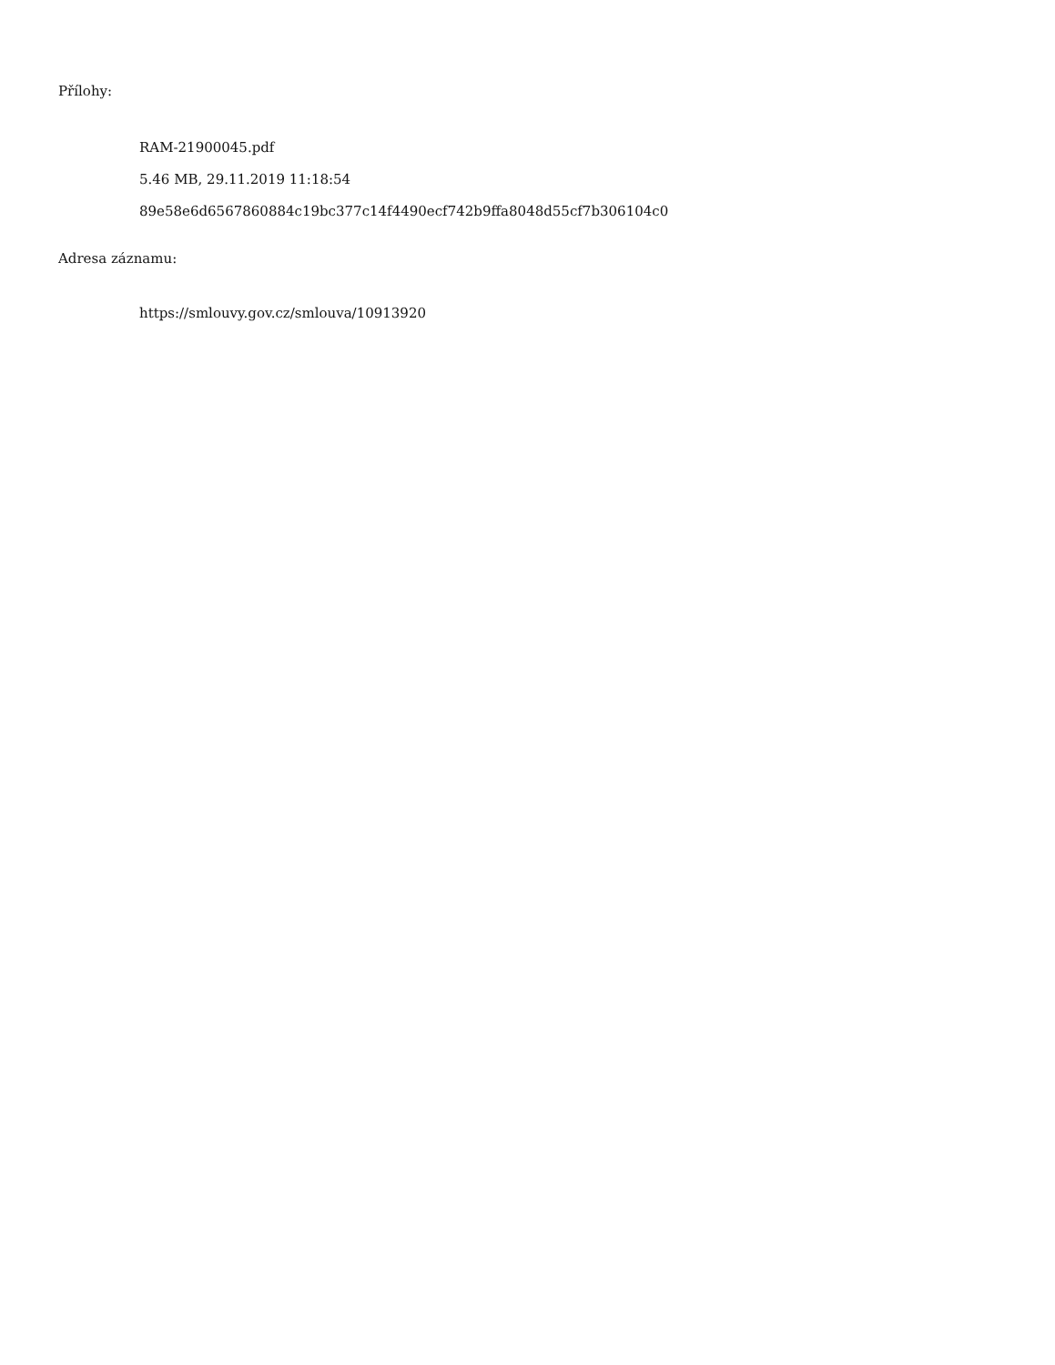Přílohy:
RAM-21900045.pdf
5.46 MB, 29.11.2019 11:18:54
89e58e6d6567860884c19bc377c14f4490ecf742b9ffa8048d55cf7b306104c0
Adresa záznamu:
https://smlouvy.gov.cz/smlouva/10913920